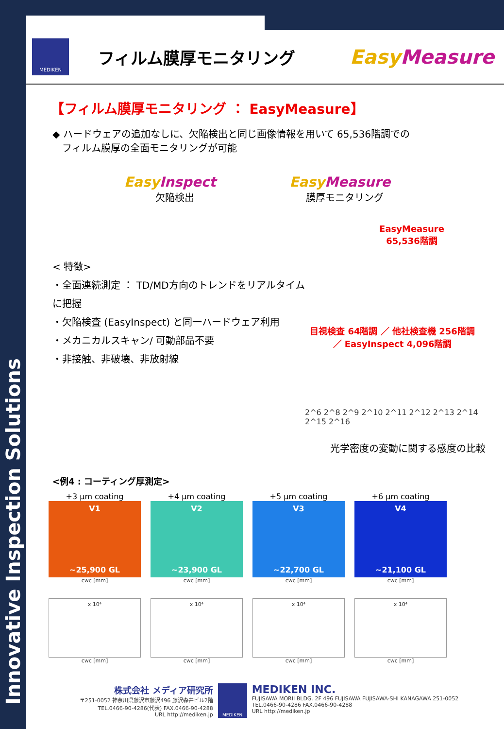Innovative Inspection Solutions
MEDIKEN
フィルム膜厚モニタリング
Easy Measure
【フィルム膜厚モニタリング ： EasyMeasure】
◆ ハードウェアの追加なしに、欠陥検出と同じ画像情報を用いて 65,536階調での
　フィルム膜厚の全面モニタリングが可能
Easy Inspect
欠陥検出
Easy Measure
膜厚モニタリング
< 特徴>
・全面連続測定 ： TD/MD方向のトレンドをリアルタイムに把握
・欠陥検査 (EasyInspect) と同一ハードウェア利用
・メカニカルスキャン/ 可動部品不要
・非接触、非破壊、非放射線
EasyMeasure
65,536階調
目視検査 64階調 ／ 他社検査機 256階調 ／ EasyInspect 4,096階調
2^6 2^8 2^9 2^10 2^11 2^12 2^13 2^14 2^15 2^16
光学密度の変動に関する感度の比較
<例4 : コーティング厚測定>
+3 μm coating
V1
~25,900 GL
cwc [mm]
x 10⁴
cwc [mm]
+4 μm coating
V2
~23,900 GL
cwc [mm]
x 10⁴
cwc [mm]
+5 μm coating
V3
~22,700 GL
cwc [mm]
x 10⁴
cwc [mm]
+6 μm coating
V4
~21,100 GL
cwc [mm]
x 10⁴
cwc [mm]
株式会社 メディア研究所
〒251-0052 神奈川県藤沢市藤沢496 藤沢森井ビル2階
TEL.0466-90-4286(代表) FAX.0466-90-4288
URL http://mediken.jp
MEDIKEN
MEDIKEN INC.
FUJISAWA MORII BLDG. 2F 496 FUJISAWA FUJISAWA-SHI KANAGAWA 251-0052
TEL.0466-90-4286 FAX.0466-90-4288
URL http://mediken.jp